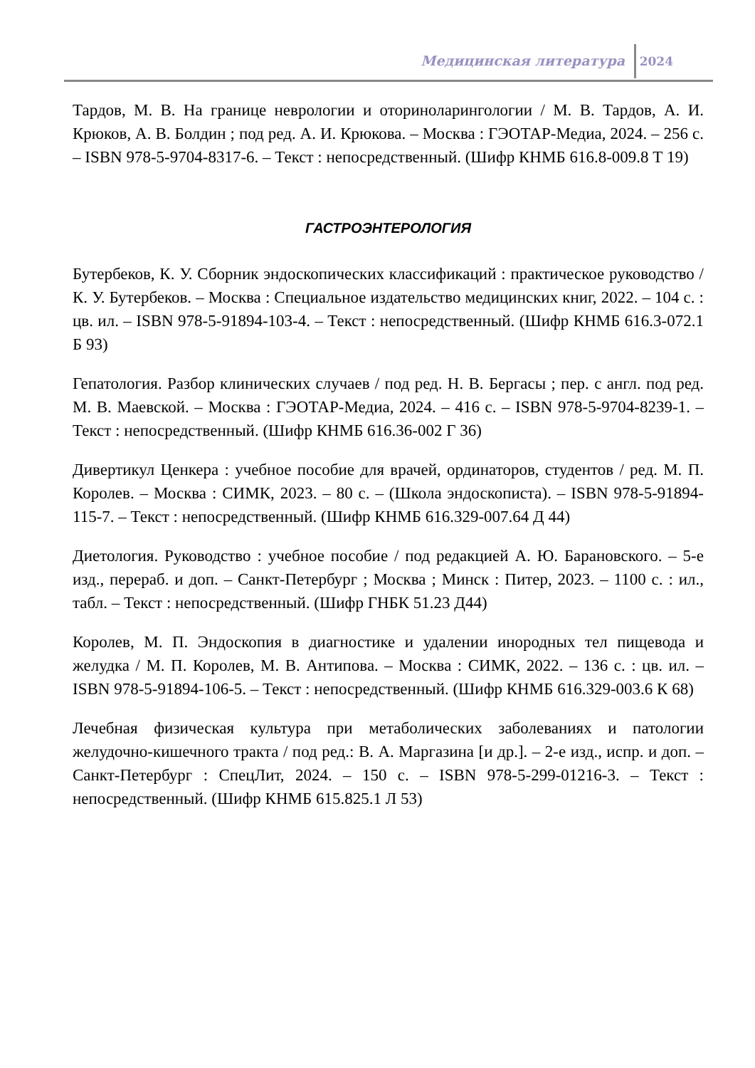Медицинская литература 2024
Тардов, М. В. На границе неврологии и оториноларингологии / М. В. Тардов, А. И. Крюков, А. В. Болдин ; под ред. А. И. Крюкова. – Москва : ГЭОТАР-Медиа, 2024. – 256 с. – ISBN 978-5-9704-8317-6. – Текст : непосредственный. (Шифр КНМБ 616.8-009.8 Т 19)
ГАСТРОЭНТЕРОЛОГИЯ
Бутербеков, К. У. Сборник эндоскопических классификаций : практическое руководство / К. У. Бутербеков. – Москва : Специальное издательство медицинских книг, 2022. – 104 с. : цв. ил. – ISBN 978-5-91894-103-4. – Текст : непосредственный. (Шифр КНМБ 616.3-072.1 Б 93)
Гепатология. Разбор клинических случаев / под ред. Н. В. Бергасы ; пер. с англ. под ред. М. В. Маевской. – Москва : ГЭОТАР-Медиа, 2024. – 416 с. – ISBN 978-5-9704-8239-1. – Текст : непосредственный. (Шифр КНМБ 616.36-002 Г 36)
Дивертикул Ценкера : учебное пособие для врачей, ординаторов, студентов / ред. М. П. Королев. – Москва : СИМК, 2023. – 80 с. – (Школа эндоскописта). – ISBN 978-5-91894-115-7. – Текст : непосредственный. (Шифр КНМБ 616.329-007.64 Д 44)
Диетология. Руководство : учебное пособие / под редакцией А. Ю. Барановского. – 5-е изд., перераб. и доп. – Санкт-Петербург ; Москва ; Минск : Питер, 2023. – 1100 с. : ил., табл. – Текст : непосредственный. (Шифр ГНБК 51.23 Д44)
Королев, М. П. Эндоскопия в диагностике и удалении инородных тел пищевода и желудка / М. П. Королев, М. В. Антипова. – Москва : СИМК, 2022. – 136 с. : цв. ил. – ISBN 978-5-91894-106-5. – Текст : непосредственный. (Шифр КНМБ 616.329-003.6 К 68)
Лечебная физическая культура при метаболических заболеваниях и патологии желудочно-кишечного тракта / под ред.: В. А. Маргазина [и др.]. – 2-е изд., испр. и доп. – Санкт-Петербург : СпецЛит, 2024. – 150 с. – ISBN 978-5-299-01216-3. – Текст : непосредственный. (Шифр КНМБ 615.825.1 Л 53)